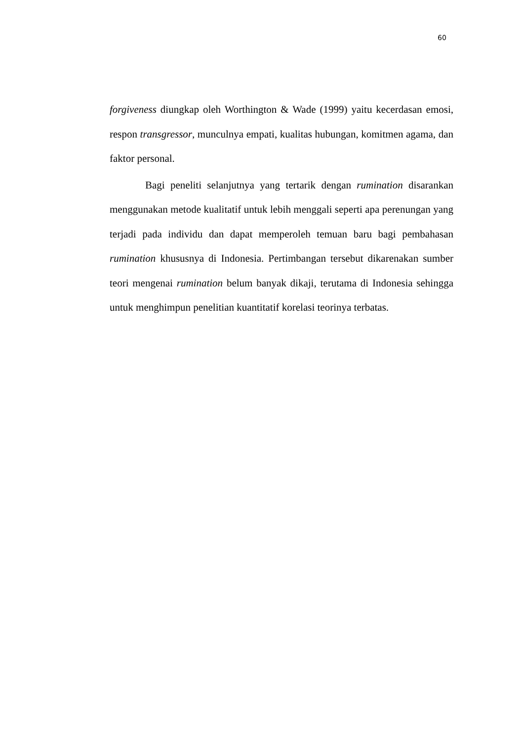60
forgiveness diungkap oleh Worthington & Wade (1999) yaitu kecerdasan emosi, respon transgressor, munculnya empati, kualitas hubungan, komitmen agama, dan faktor personal.
Bagi peneliti selanjutnya yang tertarik dengan rumination disarankan menggunakan metode kualitatif untuk lebih menggali seperti apa perenungan yang terjadi pada individu dan dapat memperoleh temuan baru bagi pembahasan rumination khususnya di Indonesia. Pertimbangan tersebut dikarenakan sumber teori mengenai rumination belum banyak dikaji, terutama di Indonesia sehingga untuk menghimpun penelitian kuantitatif korelasi teorinya terbatas.